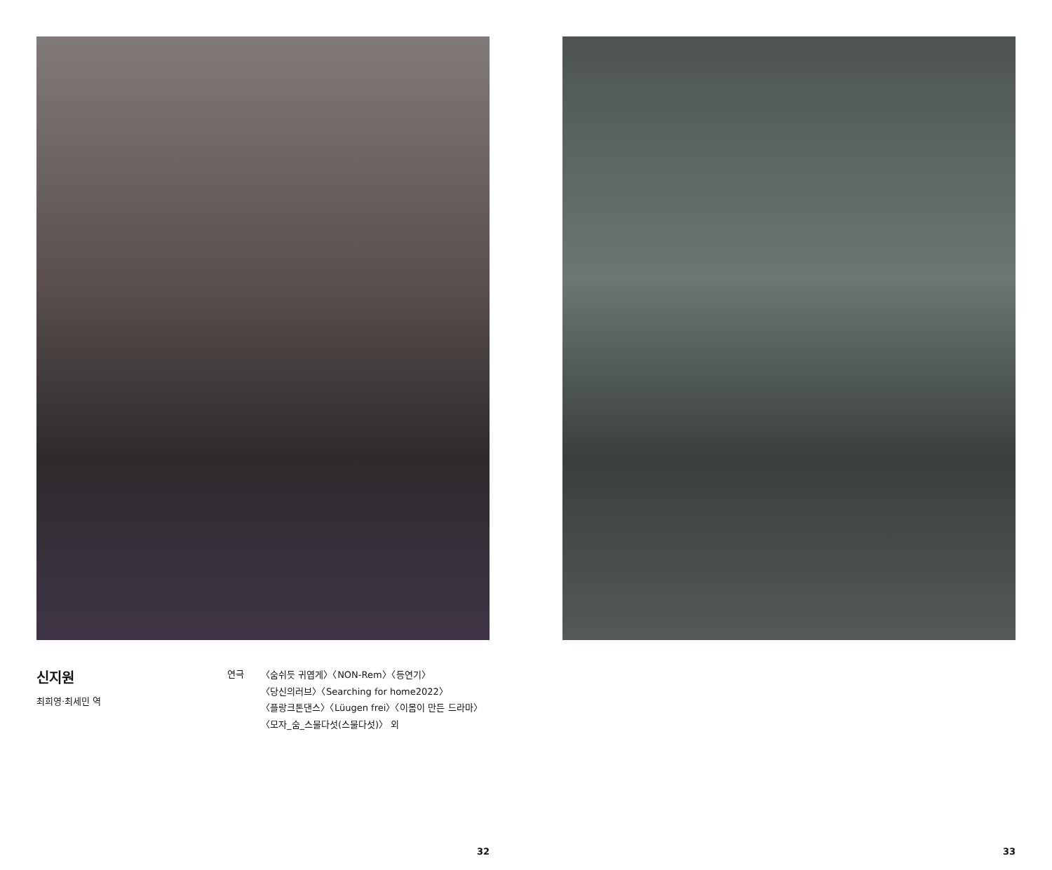신지원
최희영·최세민 역
연극
〈숨쉬듯 귀엽게〉〈NON-Rem〉〈등연기〉
〈당신의러브〉〈Searching for home2022〉
〈플랑크톤댄스〉〈Lüugen frei〉〈이몸이 만든 드라마〉
〈모자_숨_스물다섯(스물다섯)〉 외
32
33